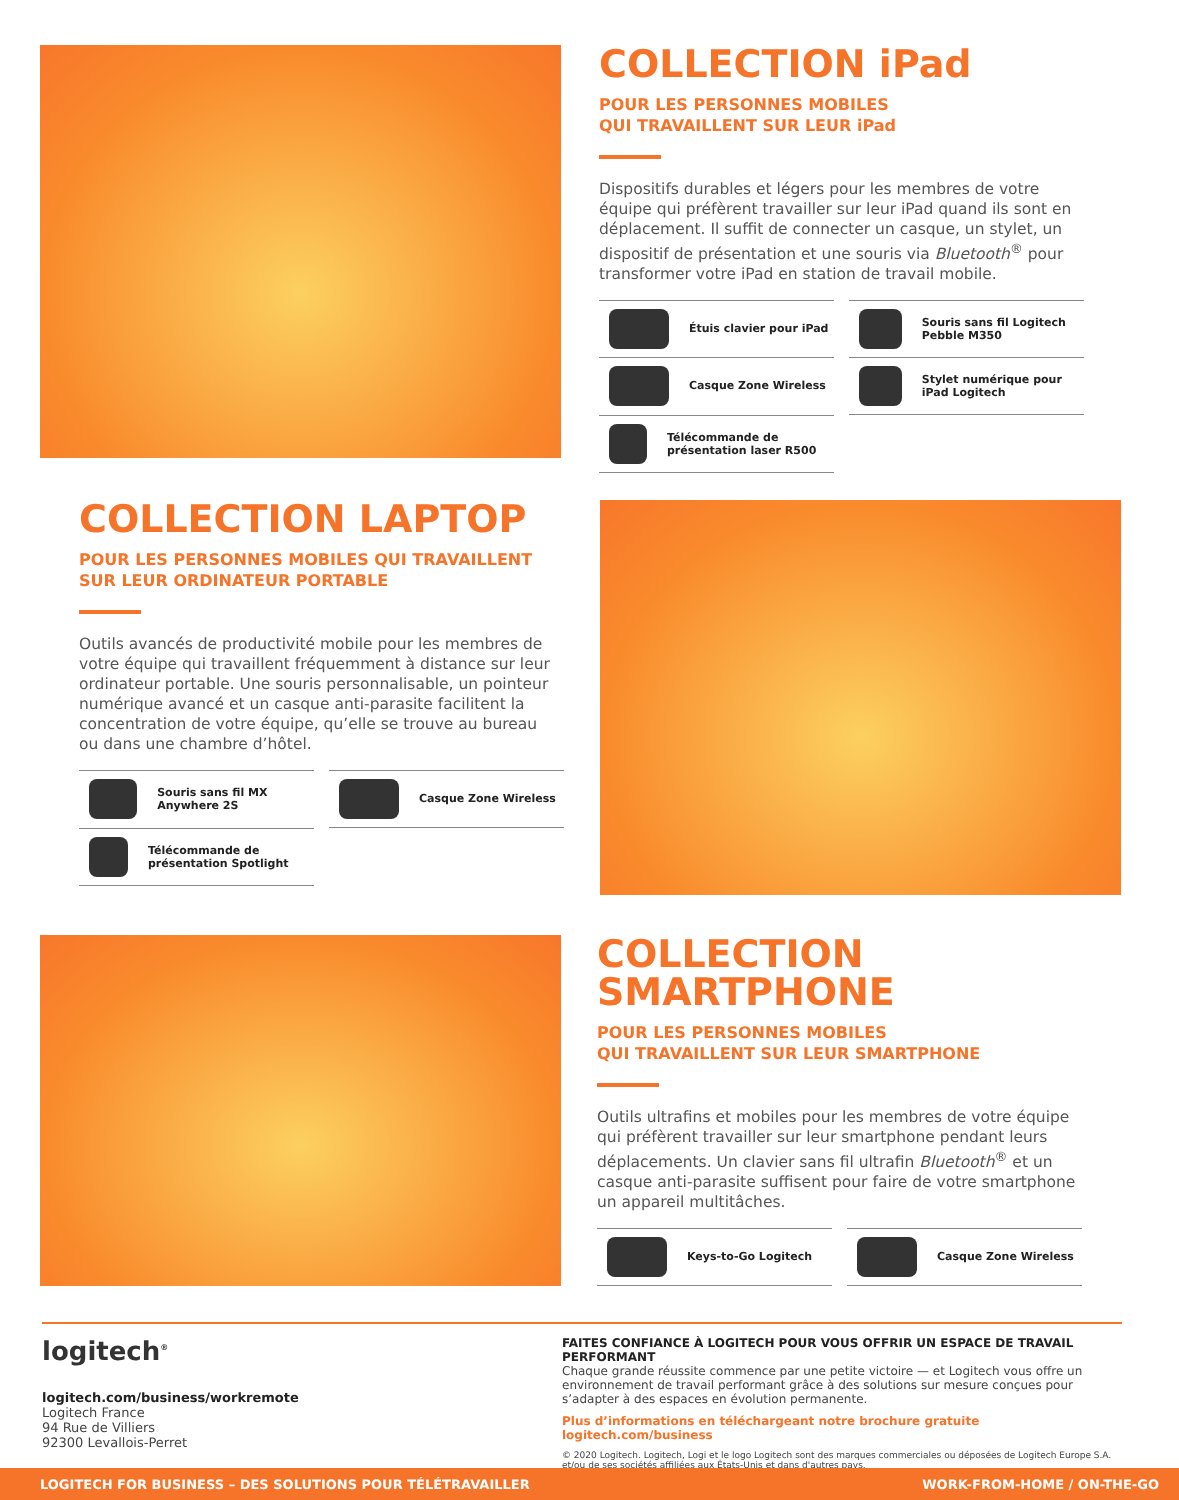COLLECTION iPad
POUR LES PERSONNES MOBILES
QUI TRAVAILLENT SUR LEUR iPad
Dispositifs durables et légers pour les membres de votre équipe qui préfèrent travailler sur leur iPad quand ils sont en déplacement. Il suffit de connecter un casque, un stylet, un dispositif de présentation et une souris via Bluetooth<sup>®</sup> pour transformer votre iPad en station de travail mobile.
Étuis clavier pour iPad
Souris sans fil Logitech Pebble M350
Casque Zone Wireless
Stylet numérique pour iPad Logitech
Télécommande de présentation laser R500
COLLECTION LAPTOP
POUR LES PERSONNES MOBILES QUI TRAVAILLENT
SUR LEUR ORDINATEUR PORTABLE
Outils avancés de productivité mobile pour les membres de votre équipe qui travaillent fréquemment à distance sur leur ordinateur portable. Une souris personnalisable, un pointeur numérique avancé et un casque anti-parasite facilitent la concentration de votre équipe, qu’elle se trouve au bureau ou dans une chambre d’hôtel.
Souris sans fil MX Anywhere 2S
Casque Zone Wireless
Télécommande de présentation Spotlight
COLLECTION
SMARTPHONE
POUR LES PERSONNES MOBILES
QUI TRAVAILLENT SUR LEUR SMARTPHONE
Outils ultrafins et mobiles pour les membres de votre équipe qui préfèrent travailler sur leur smartphone pendant leurs déplacements. Un clavier sans fil ultrafin Bluetooth<sup>®</sup> et un casque anti-parasite suffisent pour faire de votre smartphone un appareil multitâches.
Keys-to-Go Logitech
Casque Zone Wireless
logitech<sup>®</sup>
logitech.com/business/workremote
Logitech France
94 Rue de Villiers
92300 Levallois-Perret
FAITES CONFIANCE À LOGITECH POUR VOUS OFFRIR UN ESPACE DE TRAVAIL PERFORMANT
Chaque grande réussite commence par une petite victoire — et Logitech vous offre un environnement de travail performant grâce à des solutions sur mesure conçues pour s’adapter à des espaces en évolution permanente.
Plus d’informations en téléchargeant notre brochure gratuite logitech.com/business
© 2020 Logitech. Logitech, Logi et le logo Logitech sont des marques commerciales ou déposées de Logitech Europe S.A. et/ou de ses sociétés affiliées aux États-Unis et dans d'autres pays.
LOGITECH FOR BUSINESS – DES SOLUTIONS POUR TÉLÉTRAVAILLER WORK-FROM-HOME / ON-THE-GO